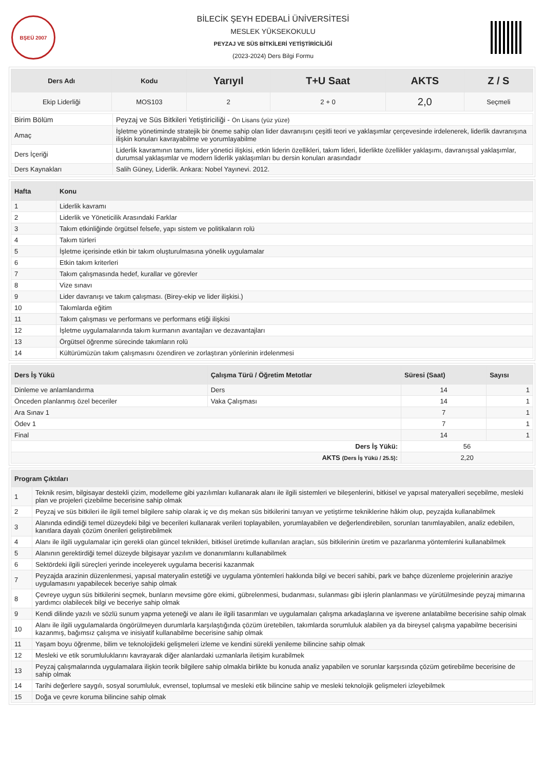BŞEÜ 2007
BİLECİK ŞEYH EDEBALİ ÜNİVERSİTESİ
MESLEK YÜKSEKOKULU
PEYZAJ VE SÜS BİTKİLERİ YETİŞTİRİCİLİĞİ
(2023-2024) Ders Bilgi Formu
| Ders Adı | Kodu | Yarıyıl | T+U Saat | AKTS | Z / S |
| --- | --- | --- | --- | --- | --- |
| Ekip Liderliği | MOS103 | 2 | 2 + 0 | 2,0 | Seçmeli |
| Birim Bölüm | Peyzaj ve Süs Bitkileri Yetiştiriciliği - Ön Lisans (yüz yüze) |
| Amaç | İşletme yönetiminde stratejik bir öneme sahip olan lider davranışını çeşitli teori ve yaklaşımlar çerçevesinde irdelenerek, liderlik davranışına ilişkin konuları kavrayabilme ve yorumlayabilme |
| Ders İçeriği | Liderlik kavramının tanımı, lider yönetici ilişkisi, etkin liderin özellikleri, takım lideri, liderlikte özellikler yaklaşımı, davranışsal yaklaşımlar, durumsal yaklaşımlar ve modern liderlik yaklaşımları bu dersin konuları arasındadır |
| Ders Kaynakları | Salih Güney, Liderlik. Ankara: Nobel Yayınevi. 2012. |
| Hafta | Konu |
| --- | --- |
| 1 | Liderlik kavramı |
| 2 | Liderlik ve Yöneticilik Arasındaki Farklar |
| 3 | Takım etkinliğinde örgütsel felsefe, yapı sistem ve politikaların rolü |
| 4 | Takım türleri |
| 5 | İşletme içerisinde etkin bir takım oluşturulmasına yönelik uygulamalar |
| 6 | Etkin takım kriterleri |
| 7 | Takım çalışmasında hedef, kurallar ve görevler |
| 8 | Vize sınavı |
| 9 | Lider davranışı ve takım çalışması. (Birey-ekip ve lider ilişkisi.) |
| 10 | Takımlarda eğitim |
| 11 | Takım çalışması ve performans ve performans etiği ilişkisi |
| 12 | İşletme uygulamalarında takım kurmanın avantajları ve dezavantajları |
| 13 | Örgütsel öğrenme sürecinde takımların rolü |
| 14 | Kültürümüzün takım çalışmasını özendiren ve zorlaştıran yönlerinin irdelenmesi |
| Ders İş Yükü | Çalışma Türü / Öğretim Metotlar | Süresi (Saat) | Sayısı |
| --- | --- | --- | --- |
| Dinleme ve anlamlandırma | Ders | 14 | 1 |
| Önceden planlanmış özel beceriler | Vaka Çalışması | 14 | 1 |
| Ara Sınav 1 | | 7 | 1 |
| Ödev 1 | | 7 | 1 |
| Final | | 14 | 1 |
| Ders İş Yükü: | | 56 | |
| AKTS (Ders İş Yükü / 25.5) : | | 2,20 | |
| Program Çıktıları | |
| --- | --- |
| 1 | Teknik resim, bilgisayar destekli çizim, modelleme gibi yazılımları kullanarak alanı ile ilgili sistemleri ve bileşenlerini, bitkisel ve yapısal materyalleri seçebilme, mesleki plan ve projeleri çizebilme becerisine sahip olmak |
| 2 | Peyzaj ve süs bitkileri ile ilgili temel bilgilere sahip olarak iç ve dış mekan süs bitkilerini tanıyan ve yetiştirme tekniklerine hâkim olup, peyzajda kullanabilmek |
| 3 | Alanında edindiği temel düzeydeki bilgi ve becerileri kullanarak verileri toplayabilen, yorumlayabilen ve değerlendirebilen, sorunları tanımlayabilen, analiz edebilen, kanıtlara dayalı çözüm önerileri geliştirebilmek |
| 4 | Alanı ile ilgili uygulamalar için gerekli olan güncel teknikleri, bitkisel üretimde kullanılan araçları, süs bitkilerinin üretim ve pazarlanma yöntemlerini kullanabilmek |
| 5 | Alanının gerektirdiği temel düzeyde bilgisayar yazılım ve donanımlarını kullanabilmek |
| 6 | Sektördeki ilgili süreçleri yerinde inceleyerek uygulama becerisi kazanmak |
| 7 | Peyzajda arazinin düzenlenmesi, yapısal materyalin estetiği ve uygulama yöntemleri hakkında bilgi ve beceri sahibi, park ve bahçe düzenleme projelerinin araziye uygulamasını yapabilecek beceriye sahip olmak |
| 8 | Çevreye uygun süs bitkilerini seçmek, bunların mevsime göre ekimi, gübrelenmesi, budanması, sulanması gibi işlerin planlanması ve yürütülmesinde peyzaj mimarına yardımcı olabilecek bilgi ve beceriye sahip olmak |
| 9 | Kendi dilinde yazılı ve sözlü sunum yapma yeteneği ve alanı ile ilgili tasarımları ve uygulamaları çalışma arkadaşlarına ve işverene anlatabilme becerisine sahip olmak |
| 10 | Alanı ile ilgili uygulamalarda öngörülmeyen durumlarla karşılaştığında çözüm üretebilen, takımlarda sorumluluk alabilen ya da bireysel çalışma yapabilme becerisini kazanmış, bağımsız çalışma ve inisiyatif kullanabilme becerisine sahip olmak |
| 11 | Yaşam boyu öğrenme, bilim ve teknolojideki gelişmeleri izleme ve kendini sürekli yenileme bilincine sahip olmak |
| 12 | Mesleki ve etik sorumluluklarını kavrayarak diğer alanlardaki uzmanlarla iletişim kurabilmek |
| 13 | Peyzaj çalışmalarında uygulamalara ilişkin teorik bilgilere sahip olmakla birlikte bu konuda analiz yapabilen ve sorunlar karşısında çözüm getirebilme becerisine de sahip olmak |
| 14 | Tarihi değerlere saygılı, sosyal sorumluluk, evrensel, toplumsal ve mesleki etik bilincine sahip ve mesleki teknolojik gelişmeleri izleyebilmek |
| 15 | Doğa ve çevre koruma bilincine sahip olmak |